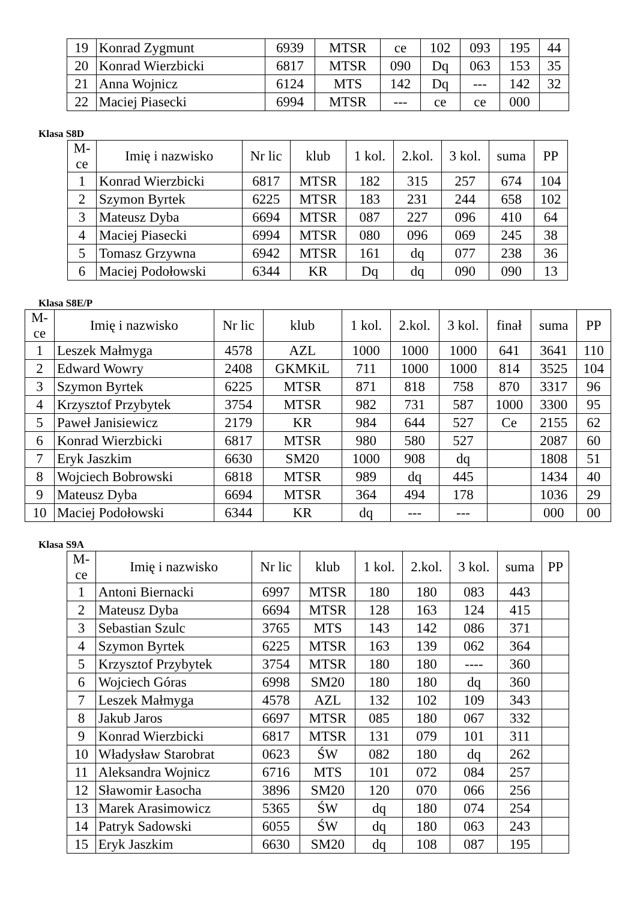| 19 | Konrad Zygmunt | 6939 | MTSR | ce | 102 | 093 | 195 | 44 |
| 20 | Konrad Wierzbicki | 6817 | MTSR | 090 | Dq | 063 | 153 | 35 |
| 21 | Anna Wojnicz | 6124 | MTS | 142 | Dq | --- | 142 | 32 |
| 22 | Maciej Piasecki | 6994 | MTSR | --- | ce | ce | 000 | |
Klasa S8D
| M- ce | Imię i nazwisko | Nr lic | klub | 1 kol. | 2.kol. | 3 kol. | suma | PP |
| --- | --- | --- | --- | --- | --- | --- | --- | --- |
| 1 | Konrad Wierzbicki | 6817 | MTSR | 182 | 315 | 257 | 674 | 104 |
| 2 | Szymon Byrtek | 6225 | MTSR | 183 | 231 | 244 | 658 | 102 |
| 3 | Mateusz Dyba | 6694 | MTSR | 087 | 227 | 096 | 410 | 64 |
| 4 | Maciej Piasecki | 6994 | MTSR | 080 | 096 | 069 | 245 | 38 |
| 5 | Tomasz Grzywna | 6942 | MTSR | 161 | dq | 077 | 238 | 36 |
| 6 | Maciej Podołowski | 6344 | KR | Dq | dq | 090 | 090 | 13 |
Klasa S8E/P
| M- ce | Imię i nazwisko | Nr lic | klub | 1 kol. | 2.kol. | 3 kol. | finał | suma | PP |
| --- | --- | --- | --- | --- | --- | --- | --- | --- | --- |
| 1 | Leszek Małmyga | 4578 | AZL | 1000 | 1000 | 1000 | 641 | 3641 | 110 |
| 2 | Edward Wowry | 2408 | GKMKiL | 711 | 1000 | 1000 | 814 | 3525 | 104 |
| 3 | Szymon Byrtek | 6225 | MTSR | 871 | 818 | 758 | 870 | 3317 | 96 |
| 4 | Krzysztof Przybytek | 3754 | MTSR | 982 | 731 | 587 | 1000 | 3300 | 95 |
| 5 | Paweł Janisiewicz | 2179 | KR | 984 | 644 | 527 | Ce | 2155 | 62 |
| 6 | Konrad Wierzbicki | 6817 | MTSR | 980 | 580 | 527 | | 2087 | 60 |
| 7 | Eryk Jaszkim | 6630 | SM20 | 1000 | 908 | dq | | 1808 | 51 |
| 8 | Wojciech Bobrowski | 6818 | MTSR | 989 | dq | 445 | | 1434 | 40 |
| 9 | Mateusz Dyba | 6694 | MTSR | 364 | 494 | 178 | | 1036 | 29 |
| 10 | Maciej Podołowski | 6344 | KR | dq | --- | --- | | 000 | 00 |
Klasa S9A
| M- ce | Imię i nazwisko | Nr lic | klub | 1 kol. | 2.kol. | 3 kol. | suma | PP |
| --- | --- | --- | --- | --- | --- | --- | --- | --- |
| 1 | Antoni Biernacki | 6997 | MTSR | 180 | 180 | 083 | 443 | |
| 2 | Mateusz Dyba | 6694 | MTSR | 128 | 163 | 124 | 415 | |
| 3 | Sebastian Szulc | 3765 | MTS | 143 | 142 | 086 | 371 | |
| 4 | Szymon Byrtek | 6225 | MTSR | 163 | 139 | 062 | 364 | |
| 5 | Krzysztof Przybytek | 3754 | MTSR | 180 | 180 | ---- | 360 | |
| 6 | Wojciech Góras | 6998 | SM20 | 180 | 180 | dq | 360 | |
| 7 | Leszek Małmyga | 4578 | AZL | 132 | 102 | 109 | 343 | |
| 8 | Jakub Jaros | 6697 | MTSR | 085 | 180 | 067 | 332 | |
| 9 | Konrad Wierzbicki | 6817 | MTSR | 131 | 079 | 101 | 311 | |
| 10 | Władysław Starobrat | 0623 | ŚW | 082 | 180 | dq | 262 | |
| 11 | Aleksandra Wojnicz | 6716 | MTS | 101 | 072 | 084 | 257 | |
| 12 | Sławomir Łasocha | 3896 | SM20 | 120 | 070 | 066 | 256 | |
| 13 | Marek Arasimowicz | 5365 | ŚW | dq | 180 | 074 | 254 | |
| 14 | Patryk Sadowski | 6055 | ŚW | dq | 180 | 063 | 243 | |
| 15 | Eryk Jaszkim | 6630 | SM20 | dq | 108 | 087 | 195 | |